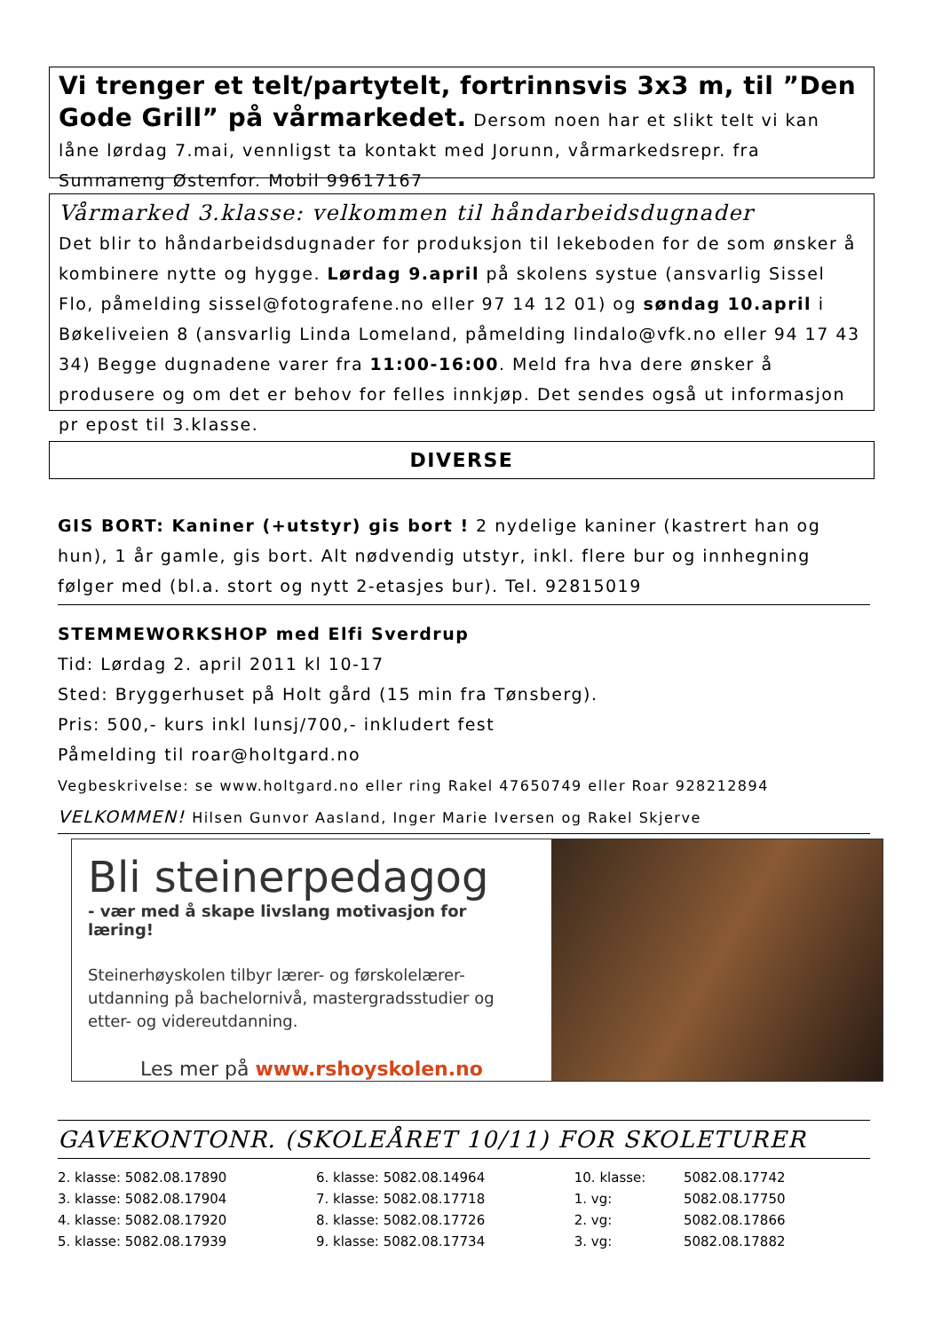Vi trenger et telt/partytelt, fortrinnsvis 3x3 m, til ”Den Gode Grill” på vårmarkedet. Dersom noen har et slikt telt vi kan låne lørdag 7.mai, vennligst ta kontakt med Jorunn, vårmarkedsrepr. fra Sunnaneng Østenfor. Mobil 99617167
Vårmarked 3.klasse: velkommen til håndarbeidsdugnader
Det blir to håndarbeidsdugnader for produksjon til lekeboden for de som ønsker å kombinere nytte og hygge. Lørdag 9.april på skolens systue (ansvarlig Sissel Flo, påmelding sissel@fotografene.no eller 97 14 12 01) og søndag 10.april i Bøkeliveien 8 (ansvarlig Linda Lomeland, påmelding lindalo@vfk.no eller 94 17 43 34) Begge dugnadene varer fra 11:00-16:00. Meld fra hva dere ønsker å produsere og om det er behov for felles innkjøp. Det sendes også ut informasjon pr epost til 3.klasse.
DIVERSE
GIS BORT: Kaniner (+utstyr) gis bort ! 2 nydelige kaniner (kastrert han og hun), 1 år gamle, gis bort. Alt nødvendig utstyr, inkl. flere bur og innhegning følger med (bl.a. stort og nytt 2-etasjes bur). Tel. 92815019
STEMMEWORKSHOP med Elfi Sverdrup
Tid: Lørdag 2. april 2011 kl 10-17
Sted: Bryggerhuset på Holt gård (15 min fra Tønsberg).
Pris: 500,- kurs inkl lunsj/700,- inkludert fest
Påmelding til roar@holtgard.no
Vegbeskrivelse: se www.holtgard.no eller ring Rakel 47650749 eller Roar 928212894
VELKOMMEN! Hilsen Gunvor Aasland, Inger Marie Iversen og Rakel Skjerve
Bli steinerpedagog
- vær med å skape livslang motivasjon for læring!
Steinerhøyskolen tilbyr lærer- og førskolelærer-utdanning på bachelornivå, mastergradsstudier og etter- og videreutdanning.
Les mer på www.rshoyskolen.no
GAVEKONTONR. (SKOLEÅRET 10/11) FOR SKOLETURER
| 2. klasse: 5082.08.17890 | 6. klasse: 5082.08.14964 | 10. klasse: | 5082.08.17742 |
| 3. klasse: 5082.08.17904 | 7. klasse: 5082.08.17718 | 1. vg: | 5082.08.17750 |
| 4. klasse: 5082.08.17920 | 8. klasse: 5082.08.17726 | 2. vg: | 5082.08.17866 |
| 5. klasse: 5082.08.17939 | 9. klasse: 5082.08.17734 | 3. vg: | 5082.08.17882 |